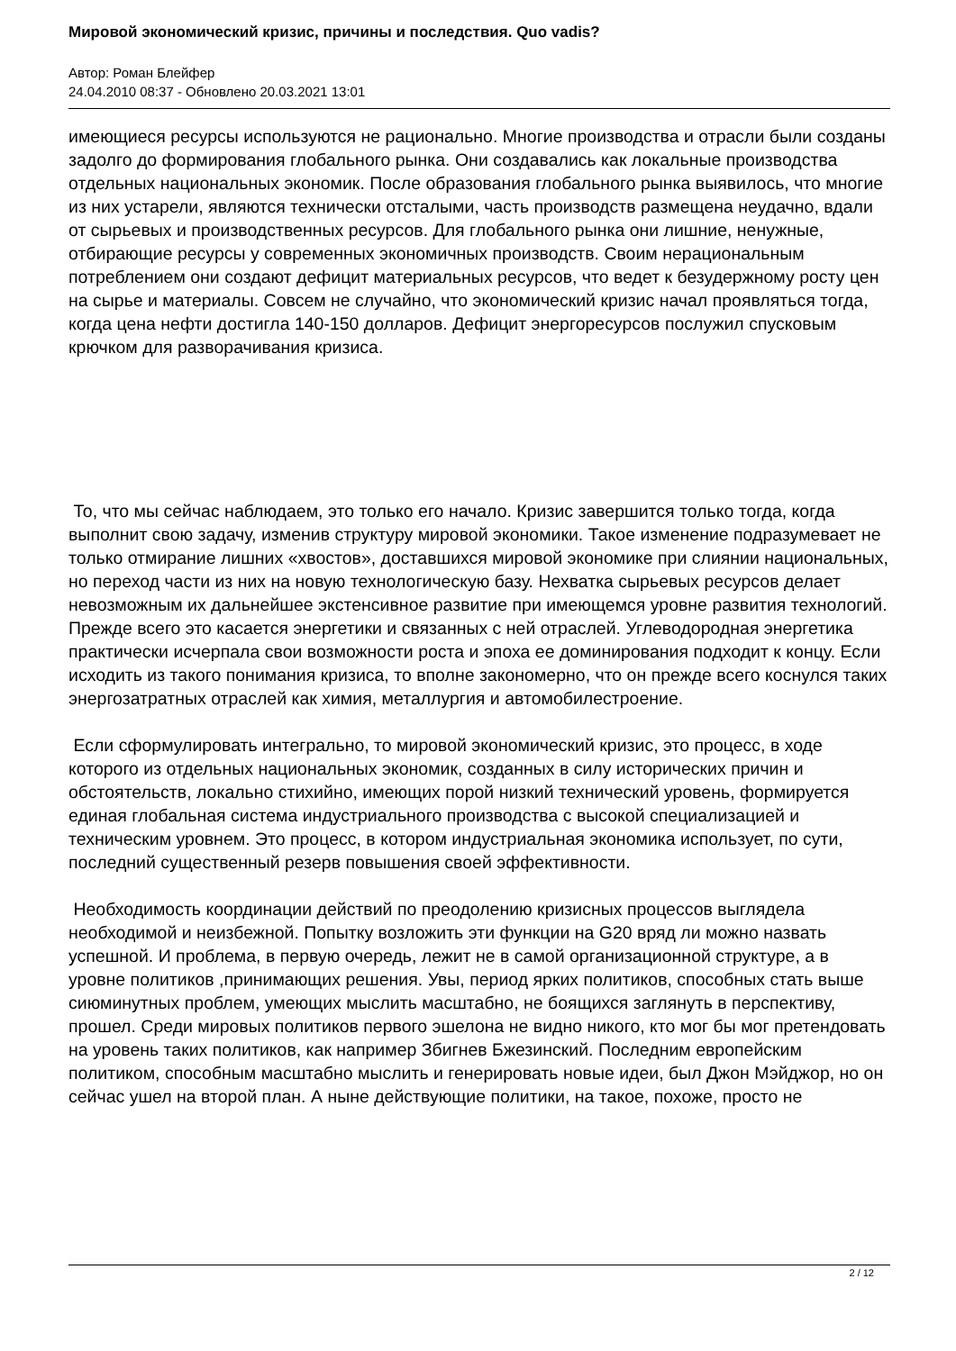Мировой экономический кризис, причины и последствия. Quo vadis?
Автор: Роман Блейфер
24.04.2010 08:37 - Обновлено 20.03.2021 13:01
имеющиеся ресурсы используются не рационально. Многие производства и отрасли были созданы задолго до формирования глобального рынка. Они создавались как локальные производства отдельных национальных экономик. После образования глобального рынка выявилось, что многие из них устарели, являются технически отсталыми, часть производств размещена неудачно, вдали от сырьевых и производственных ресурсов. Для глобального рынка они лишние, ненужные, отбирающие ресурсы у современных экономичных производств. Своим нерациональным потреблением они создают дефицит материальных ресурсов, что ведет к безудержному росту цен на сырье и материалы. Совсем не случайно, что экономический кризис начал проявляться тогда, когда цена нефти достигла 140-150 долларов. Дефицит энергоресурсов послужил спусковым крючком для разворачивания кризиса.
То, что мы сейчас наблюдаем, это только его начало. Кризис завершится только тогда, когда выполнит свою задачу, изменив структуру мировой экономики. Такое изменение подразумевает не только отмирание лишних «хвостов», доставшихся мировой экономике при слиянии национальных, но переход части из них на новую технологическую базу. Нехватка сырьевых ресурсов делает невозможным их дальнейшее экстенсивное развитие при имеющемся уровне развития технологий. Прежде всего это касается энергетики и связанных с ней отраслей. Углеводородная энергетика практически исчерпала свои возможности роста и эпоха ее доминирования подходит к концу. Если исходить из такого понимания кризиса, то вполне закономерно, что он прежде всего коснулся таких энергозатратных отраслей как химия, металлургия и автомобилестроение.
Если сформулировать интегрально, то мировой экономический кризис, это процесс, в ходе которого из отдельных национальных экономик, созданных в силу исторических причин и обстоятельств, локально стихийно, имеющих порой низкий технический уровень, формируется единая глобальная система индустриального производства с высокой специализацией и техническим уровнем. Это процесс, в котором индустриальная экономика использует, по сути, последний существенный резерв повышения своей эффективности.
Необходимость координации действий по преодолению кризисных процессов выглядела необходимой и неизбежной. Попытку возложить эти функции на G20 вряд ли можно назвать успешной. И проблема, в первую очередь, лежит не в самой организационной структуре, а в уровне политиков ,принимающих решения. Увы, период ярких политиков, способных стать выше сиюминутных проблем, умеющих мыслить масштабно, не боящихся заглянуть в перспективу, прошел. Среди мировых политиков первого эшелона не видно никого, кто мог бы мог претендовать на уровень таких политиков, как например Збигнев Бжезинский. Последним европейским политиком, способным масштабно мыслить и генерировать новые идеи, был Джон Мэйджор, но он сейчас ушел на второй план. А ныне действующие политики, на такое, похоже, просто не
2 / 12